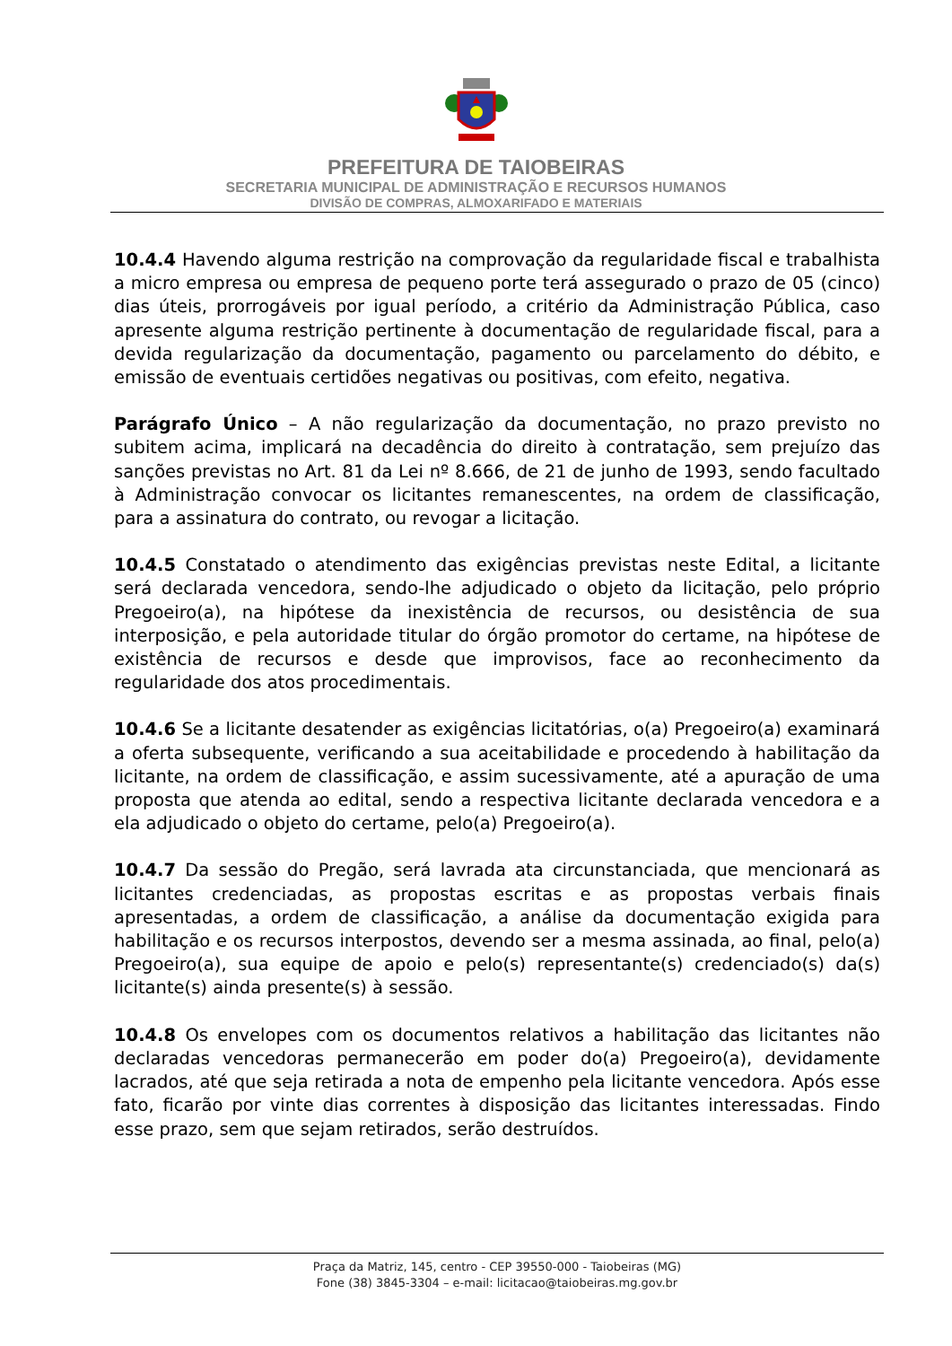PREFEITURA DE TAIOBEIRAS
SECRETARIA MUNICIPAL DE ADMINISTRAÇÃO E RECURSOS HUMANOS
DIVISÃO DE COMPRAS, ALMOXARIFADO E MATERIAIS
10.4.4 Havendo alguma restrição na comprovação da regularidade fiscal e trabalhista a micro empresa ou empresa de pequeno porte terá assegurado o prazo de 05 (cinco) dias úteis, prorrogáveis por igual período, a critério da Administração Pública, caso apresente alguma restrição pertinente à documentação de regularidade fiscal, para a devida regularização da documentação, pagamento ou parcelamento do débito, e emissão de eventuais certidões negativas ou positivas, com efeito, negativa.
Parágrafo Único – A não regularização da documentação, no prazo previsto no subitem acima, implicará na decadência do direito à contratação, sem prejuízo das sanções previstas no Art. 81 da Lei nº 8.666, de 21 de junho de 1993, sendo facultado à Administração convocar os licitantes remanescentes, na ordem de classificação, para a assinatura do contrato, ou revogar a licitação.
10.4.5 Constatado o atendimento das exigências previstas neste Edital, a licitante será declarada vencedora, sendo-lhe adjudicado o objeto da licitação, pelo próprio Pregoeiro(a), na hipótese da inexistência de recursos, ou desistência de sua interposição, e pela autoridade titular do órgão promotor do certame, na hipótese de existência de recursos e desde que improvisos, face ao reconhecimento da regularidade dos atos procedimentais.
10.4.6 Se a licitante desatender as exigências licitatórias, o(a) Pregoeiro(a) examinará a oferta subsequente, verificando a sua aceitabilidade e procedendo à habilitação da licitante, na ordem de classificação, e assim sucessivamente, até a apuração de uma proposta que atenda ao edital, sendo a respectiva licitante declarada vencedora e a ela adjudicado o objeto do certame, pelo(a) Pregoeiro(a).
10.4.7 Da sessão do Pregão, será lavrada ata circunstanciada, que mencionará as licitantes credenciadas, as propostas escritas e as propostas verbais finais apresentadas, a ordem de classificação, a análise da documentação exigida para habilitação e os recursos interpostos, devendo ser a mesma assinada, ao final, pelo(a) Pregoeiro(a), sua equipe de apoio e pelo(s) representante(s) credenciado(s) da(s) licitante(s) ainda presente(s) à sessão.
10.4.8 Os envelopes com os documentos relativos a habilitação das licitantes não declaradas vencedoras permanecerão em poder do(a) Pregoeiro(a), devidamente lacrados, até que seja retirada a nota de empenho pela licitante vencedora. Após esse fato, ficarão por vinte dias correntes à disposição das licitantes interessadas. Findo esse prazo, sem que sejam retirados, serão destruídos.
Praça da Matriz, 145, centro - CEP 39550-000 - Taiobeiras (MG)
Fone (38) 3845-3304 – e-mail: licitacao@taiobeiras.mg.gov.br